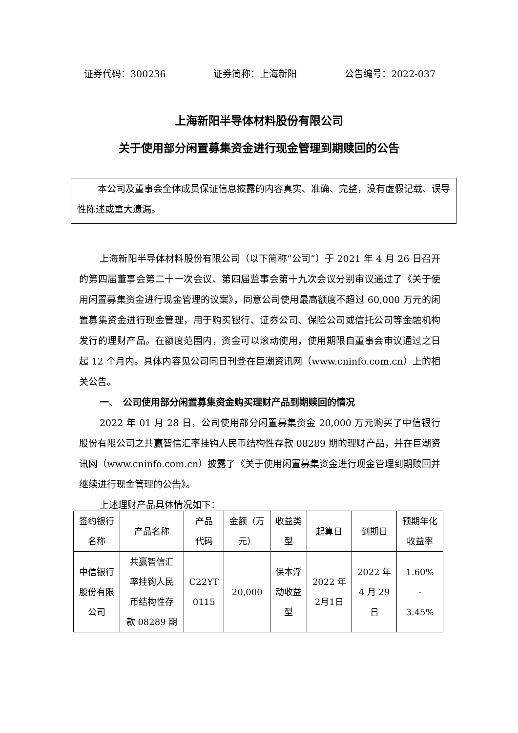证券代码：300236 证券简称：上海新阳 公告编号：2022-037
上海新阳半导体材料股份有限公司
关于使用部分闲置募集资金进行现金管理到期赎回的公告
本公司及董事会全体成员保证信息披露的内容真实、准确、完整，没有虚假记载、误导性陈述或重大遗漏。
上海新阳半导体材料股份有限公司（以下简称“公司”）于 2021 年 4 月 26 日召开的第四届董事会第二十一次会议、第四届监事会第十九次会议分别审议通过了《关于使用闲置募集资金进行现金管理的议案》，同意公司使用最高额度不超过 60,000 万元的闲置募集资金进行现金管理，用于购买银行、证券公司、保险公司或信托公司等金融机构发行的理财产品。在额度范围内，资金可以滚动使用，使用期限自董事会审议通过之日起 12 个月内。具体内容见公司同日刊登在巨潮资讯网（www.cninfo.com.cn）上的相关公告。
一、　公司使用部分闲置募集资金购买理财产品到期赎回的情况
2022 年 01 月 28 日，公司使用部分闲置募集资金 20,000 万元购买了中信银行股份有限公司之共赢智信汇率挂钩人民币结构性存款 08289 期的理财产品，并在巨潮资讯网（www.cninfo.com.cn）披露了《关于使用闲置募集资金进行现金管理到期赎回并继续进行现金管理的公告》。
上述理财产品具体情况如下：
| 签约银行 名称 | 产品名称 | 产品 代码 | 金额（万 元） | 收益类 型 | 起算日 | 到期日 | 预期年化 收益率 |
| 中信银行 股份有限 公司 | 共赢智信汇 率挂钩人民 币结构性存 款 08289 期 | C22YT 0115 | 20,000 | 保本浮 动收益 型 | 2022 年 2月1日 | 2022 年 4 月 29 日 | 1.60% - 3.45% |